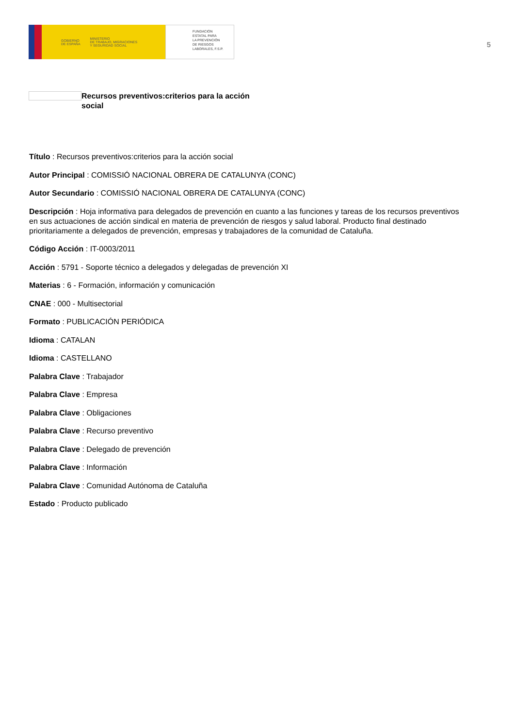GOBIERNO
DE ESPAÑA MINISTERIO
DE TRABAJO, MIGRACIONES
Y SEGURIDAD SOCIAL
FUNDACIÓN
ESTATAL PARA
LA PREVENCIÓN
DE RIESGOS
LABORALES, F.S.P.
5
Recursos preventivos:criterios para la acción social
Título : Recursos preventivos:criterios para la acción social
Autor Principal : COMISSIÓ NACIONAL OBRERA DE CATALUNYA (CONC)
Autor Secundario : COMISSIÓ NACIONAL OBRERA DE CATALUNYA (CONC)
Descripción : Hoja informativa para delegados de prevención en cuanto a las funciones y tareas de los recursos preventivos en sus actuaciones de acción sindical en materia de prevención de riesgos y salud laboral. Producto final destinado prioritariamente a delegados de prevención, empresas y trabajadores de la comunidad de Cataluña.
Código Acción : IT-0003/2011
Acción : 5791 - Soporte técnico a delegados y delegadas de prevención XI
Materias : 6 - Formación, información y comunicación
CNAE : 000 - Multisectorial
Formato : PUBLICACIÓN PERIÓDICA
Idioma : CATALAN
Idioma : CASTELLANO
Palabra Clave : Trabajador
Palabra Clave : Empresa
Palabra Clave : Obligaciones
Palabra Clave : Recurso preventivo
Palabra Clave : Delegado de prevención
Palabra Clave : Información
Palabra Clave : Comunidad Autónoma de Cataluña
Estado : Producto publicado